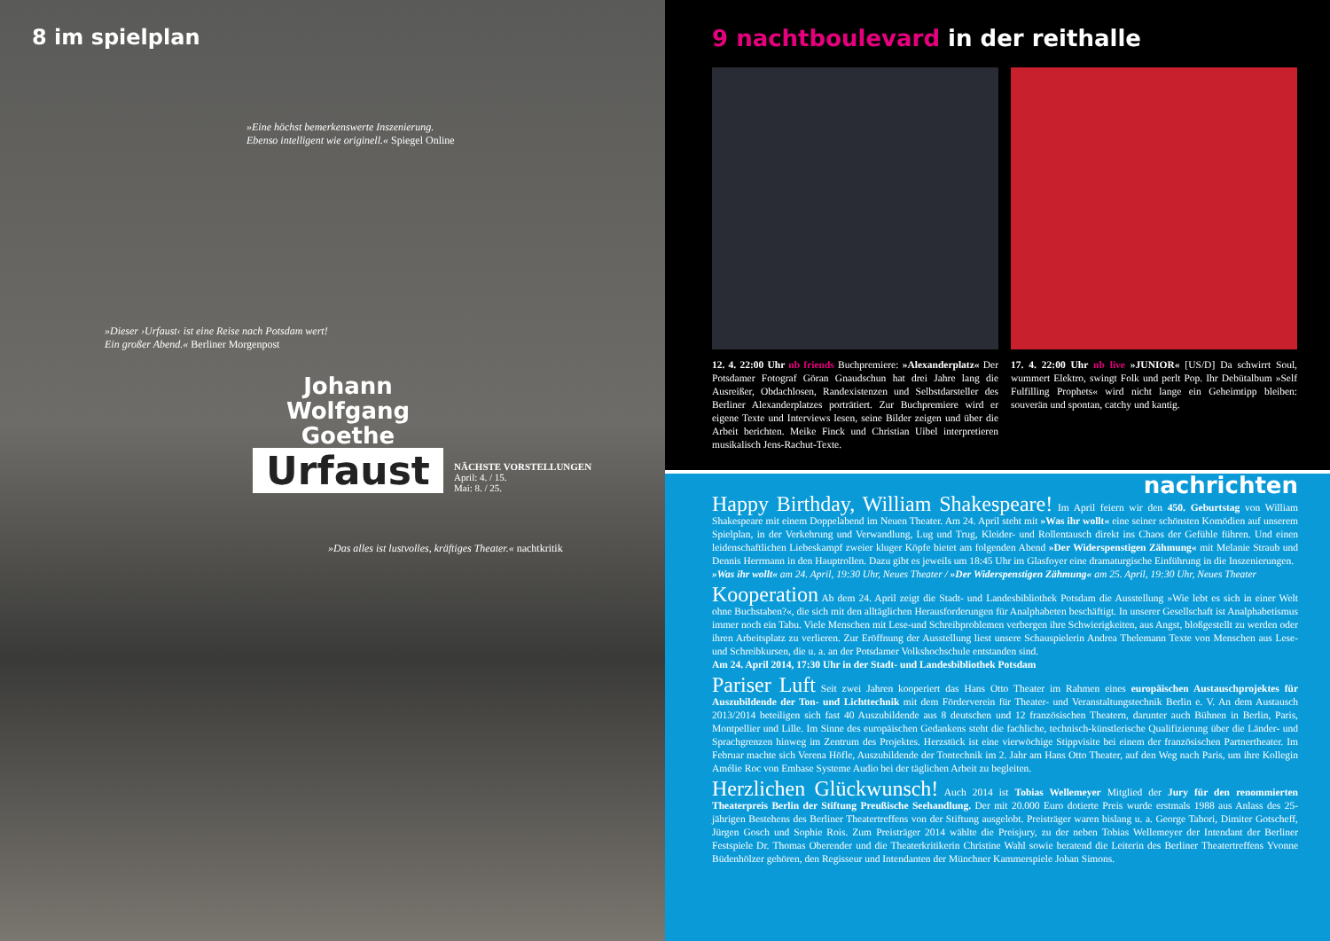8 im spielplan
»Eine höchst bemerkenswerte Inszenierung.
Ebenso intelligent wie originell.« Spiegel Online
»Dieser ›Urfaust‹ ist eine Reise nach Potsdam wert!
Ein großer Abend.« Berliner Morgenpost
Johann Wolfgang
Goethe
Urfaust
NÄCHSTE VORSTELLUNGEN
April: 4. / 15.
Mai: 8. / 25.
»Das alles ist lustvolles, kräftiges Theater.« nachtkritik
9 nachtboulevard in der reithalle
12. 4. 22:00 Uhr nb friends Buchpremiere: »Alexanderplatz« Der Potsdamer Fotograf Göran Gnaudschun hat drei Jahre lang die Ausreißer, Obdachlosen, Randexistenzen und Selbstdarsteller des Berliner Alexanderplatzes porträtiert. Zur Buchpremiere wird er eigene Texte und Interviews lesen, seine Bilder zeigen und über die Arbeit berichten. Meike Finck und Christian Uibel interpretieren musikalisch Jens-Rachut-Texte.
17. 4. 22:00 Uhr nb live »JUNIOR« [US/D] Da schwirrt Soul, wummert Elektro, swingt Folk und perlt Pop. Ihr Debütalbum »Self Fulfilling Prophets« wird nicht lange ein Geheimtipp bleiben: souverän und spontan, catchy und kantig.
nachrichten
Happy Birthday, William Shakespeare! Im April feiern wir den 450. Geburtstag von William Shakespeare mit einem Doppelabend im Neuen Theater. Am 24. April steht mit »Was ihr wollt« eine seiner schönsten Komödien auf unserem Spielplan, in der Verkehrung und Verwandlung, Lug und Trug, Kleider- und Rollentausch direkt ins Chaos der Gefühle führen. Und einen leidenschaftlichen Liebeskampf zweier kluger Köpfe bietet am folgenden Abend »Der Widerspenstigen Zähmung« mit Melanie Straub und Dennis Herrmann in den Hauptrollen. Dazu gibt es jeweils um 18:45 Uhr im Glasfoyer eine dramaturgische Einführung in die Inszenierungen.
»Was ihr wollt« am 24. April, 19:30 Uhr, Neues Theater / »Der Widerspenstigen Zähmung« am 25. April, 19:30 Uhr, Neues Theater
Kooperation Ab dem 24. April zeigt die Stadt- und Landesbibliothek Potsdam die Ausstellung »Wie lebt es sich in einer Welt ohne Buchstaben?«, die sich mit den alltäglichen Herausforderungen für Analphabeten beschäftigt. In unserer Gesellschaft ist Analphabetismus immer noch ein Tabu. Viele Menschen mit Lese-und Schreibproblemen verbergen ihre Schwierigkeiten, aus Angst, bloßgestellt zu werden oder ihren Arbeitsplatz zu verlieren. Zur Eröffnung der Ausstellung liest unsere Schauspielerin Andrea Thelemann Texte von Menschen aus Lese- und Schreibkursen, die u. a. an der Potsdamer Volkshochschule entstanden sind.
Am 24. April 2014, 17:30 Uhr in der Stadt- und Landesbibliothek Potsdam
Pariser Luft Seit zwei Jahren kooperiert das Hans Otto Theater im Rahmen eines europäischen Austauschprojektes für Auszubildende der Ton- und Lichttechnik mit dem Förderverein für Theater- und Veranstaltungstechnik Berlin e. V. An dem Austausch 2013/2014 beteiligen sich fast 40 Auszubildende aus 8 deutschen und 12 französischen Theatern, darunter auch Bühnen in Berlin, Paris, Montpellier und Lille. Im Sinne des europäischen Gedankens steht die fachliche, technisch-künstlerische Qualifizierung über die Länder- und Sprachgrenzen hinweg im Zentrum des Projektes. Herzstück ist eine vierwöchige Stippvisite bei einem der französischen Partnertheater. Im Februar machte sich Verena Höfle, Auszubildende der Tontechnik im 2. Jahr am Hans Otto Theater, auf den Weg nach Paris, um ihre Kollegin Amélie Roc von Embase Systeme Audio bei der täglichen Arbeit zu begleiten.
Herzlichen Glückwunsch! Auch 2014 ist Tobias Wellemeyer Mitglied der Jury für den renommierten Theaterpreis Berlin der Stiftung Preußische Seehandlung. Der mit 20.000 Euro dotierte Preis wurde erstmals 1988 aus Anlass des 25-jährigen Bestehens des Berliner Theatertreffens von der Stiftung ausgelobt. Preisträger waren bislang u. a. George Tabori, Dimiter Gotscheff, Jürgen Gosch und Sophie Rois. Zum Preisträger 2014 wählte die Preisjury, zu der neben Tobias Wellemeyer der Intendant der Berliner Festspiele Dr. Thomas Oberender und die Theaterkritikerin Christine Wahl sowie beratend die Leiterin des Berliner Theatertreffens Yvonne Büdenhölzer gehören, den Regisseur und Intendanten der Münchner Kammerspiele Johan Simons.